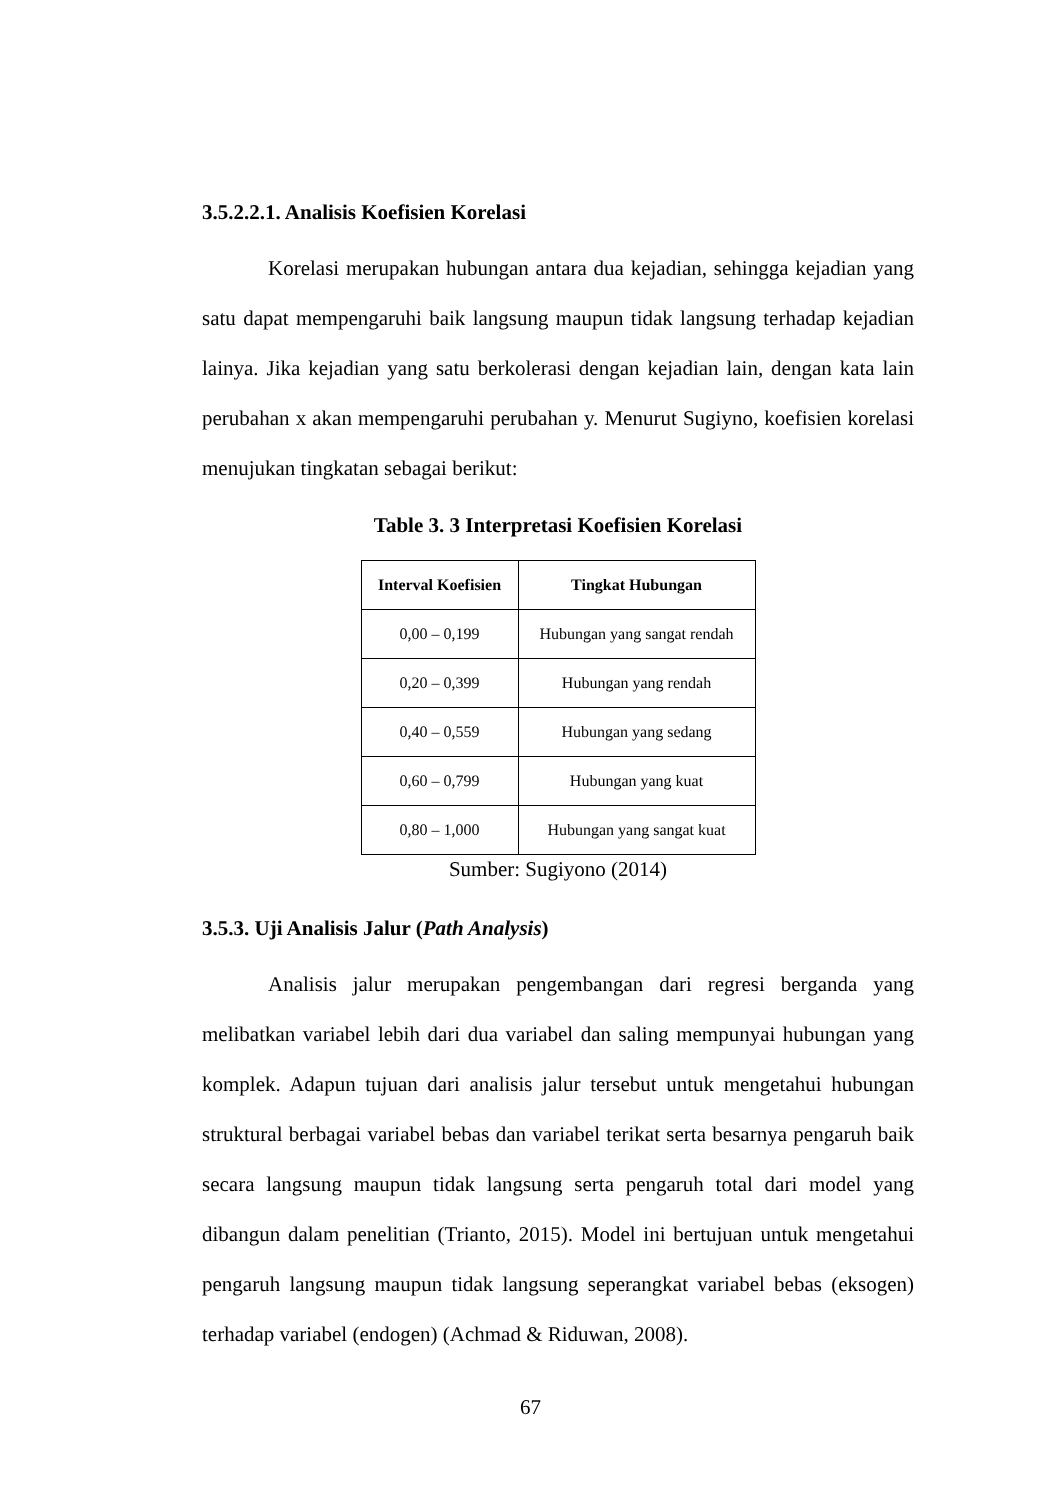3.5.2.2.1. Analisis Koefisien Korelasi
Korelasi merupakan hubungan antara dua kejadian, sehingga kejadian yang satu dapat mempengaruhi baik langsung maupun tidak langsung terhadap kejadian lainya. Jika kejadian yang satu berkolerasi dengan kejadian lain, dengan kata lain perubahan x akan mempengaruhi perubahan y. Menurut Sugiyno, koefisien korelasi menujukan tingkatan sebagai berikut:
Table 3. 3 Interpretasi Koefisien Korelasi
| Interval Koefisien | Tingkat Hubungan |
| --- | --- |
| 0,00 – 0,199 | Hubungan yang sangat rendah |
| 0,20 – 0,399 | Hubungan yang rendah |
| 0,40 – 0,559 | Hubungan yang sedang |
| 0,60 – 0,799 | Hubungan yang kuat |
| 0,80 – 1,000 | Hubungan yang sangat kuat |
Sumber: Sugiyono (2014)
3.5.3. Uji Analisis Jalur (Path Analysis)
Analisis jalur merupakan pengembangan dari regresi berganda yang melibatkan variabel lebih dari dua variabel dan saling mempunyai hubungan yang komplek. Adapun tujuan dari analisis jalur tersebut untuk mengetahui hubungan struktural berbagai variabel bebas dan variabel terikat serta besarnya pengaruh baik secara langsung maupun tidak langsung serta pengaruh total dari model yang dibangun dalam penelitian (Trianto, 2015). Model ini bertujuan untuk mengetahui pengaruh langsung maupun tidak langsung seperangkat variabel bebas (eksogen) terhadap variabel (endogen) (Achmad & Riduwan, 2008).
67